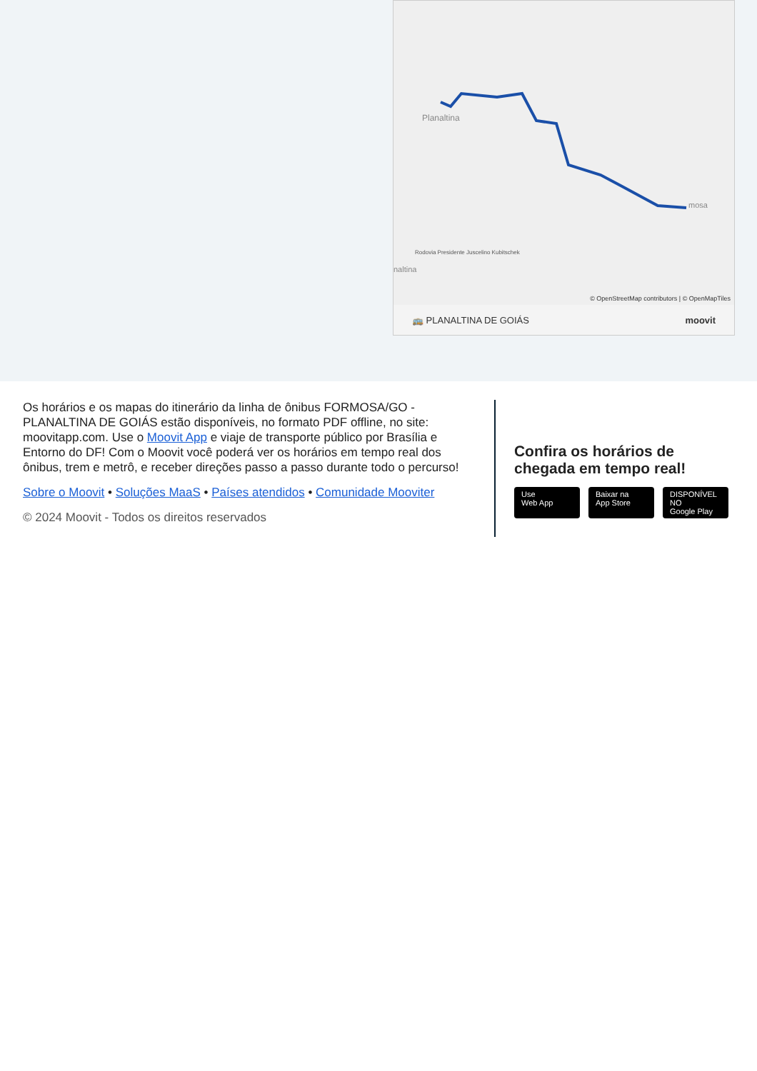Planaltina
mosa
naltina
Rodovia Presidente Juscelino Kubitschek
© OpenStreetMap contributors | © OpenMapTiles
🚌 PLANALTINA DE GOIÁS moovit
Os horários e os mapas do itinerário da linha de ônibus FORMOSA/GO - PLANALTINA DE GOIÁS estão disponíveis, no formato PDF offline, no site: moovitapp.com. Use o Moovit App e viaje de transporte público por Brasília e Entorno do DF! Com o Moovit você poderá ver os horários em tempo real dos ônibus, trem e metrô, e receber direções passo a passo durante todo o percurso!
Sobre o Moovit • Soluções MaaS • Países atendidos • Comunidade Mooviter
© 2024 Moovit - Todos os direitos reservados
Confira os horários de chegada em tempo real!
Use
Web App
Baixar na
App Store
DISPONÍVEL NO
Google Play